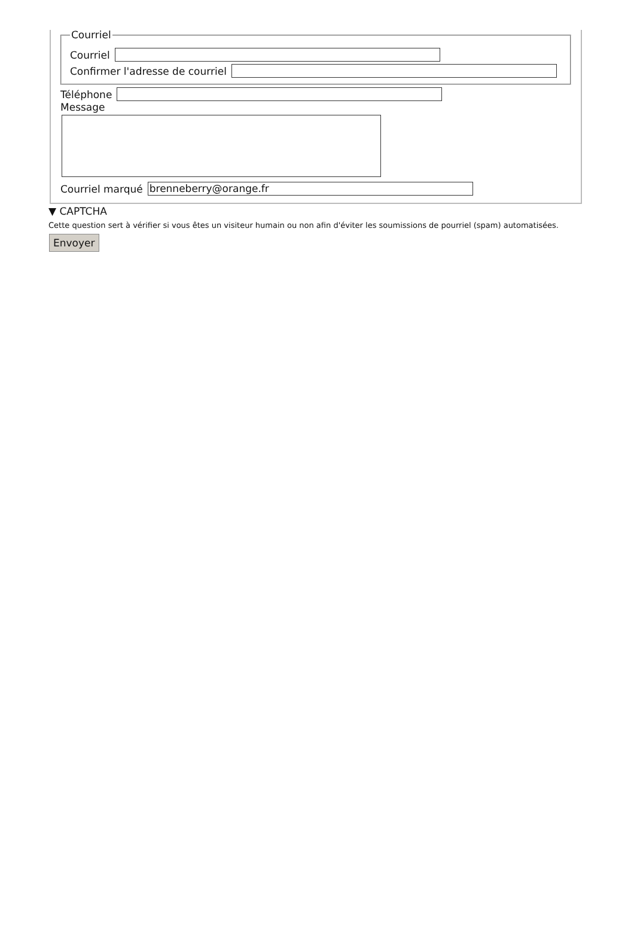Courriel
Courriel
Confirmer l'adresse de courriel
Téléphone
Message
Courriel marqué brenneberry@orange.fr
▼ CAPTCHA
Cette question sert à vérifier si vous êtes un visiteur humain ou non afin d'éviter les soumissions de pourriel (spam) automatisées.
Envoyer